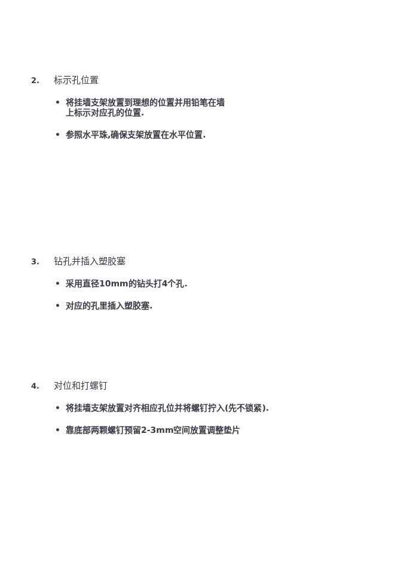2. 标示孔位置
• 将挂墙支架放置到理想的位置并用铅笔在墙
上标示对应孔的位置.
• 参照水平珠,确保支架放置在水平位置.
3. 钻孔并插入塑胶塞
• 采用直径10mm的钻头打4个孔.
• 对应的孔里插入塑胶塞.
4. 对位和打螺钉
• 将挂墙支架放置对齐相应孔位并将螺钉拧入(先不锁紧).
• 靠底部两颗螺钉预留2-3mm空间放置调整垫片